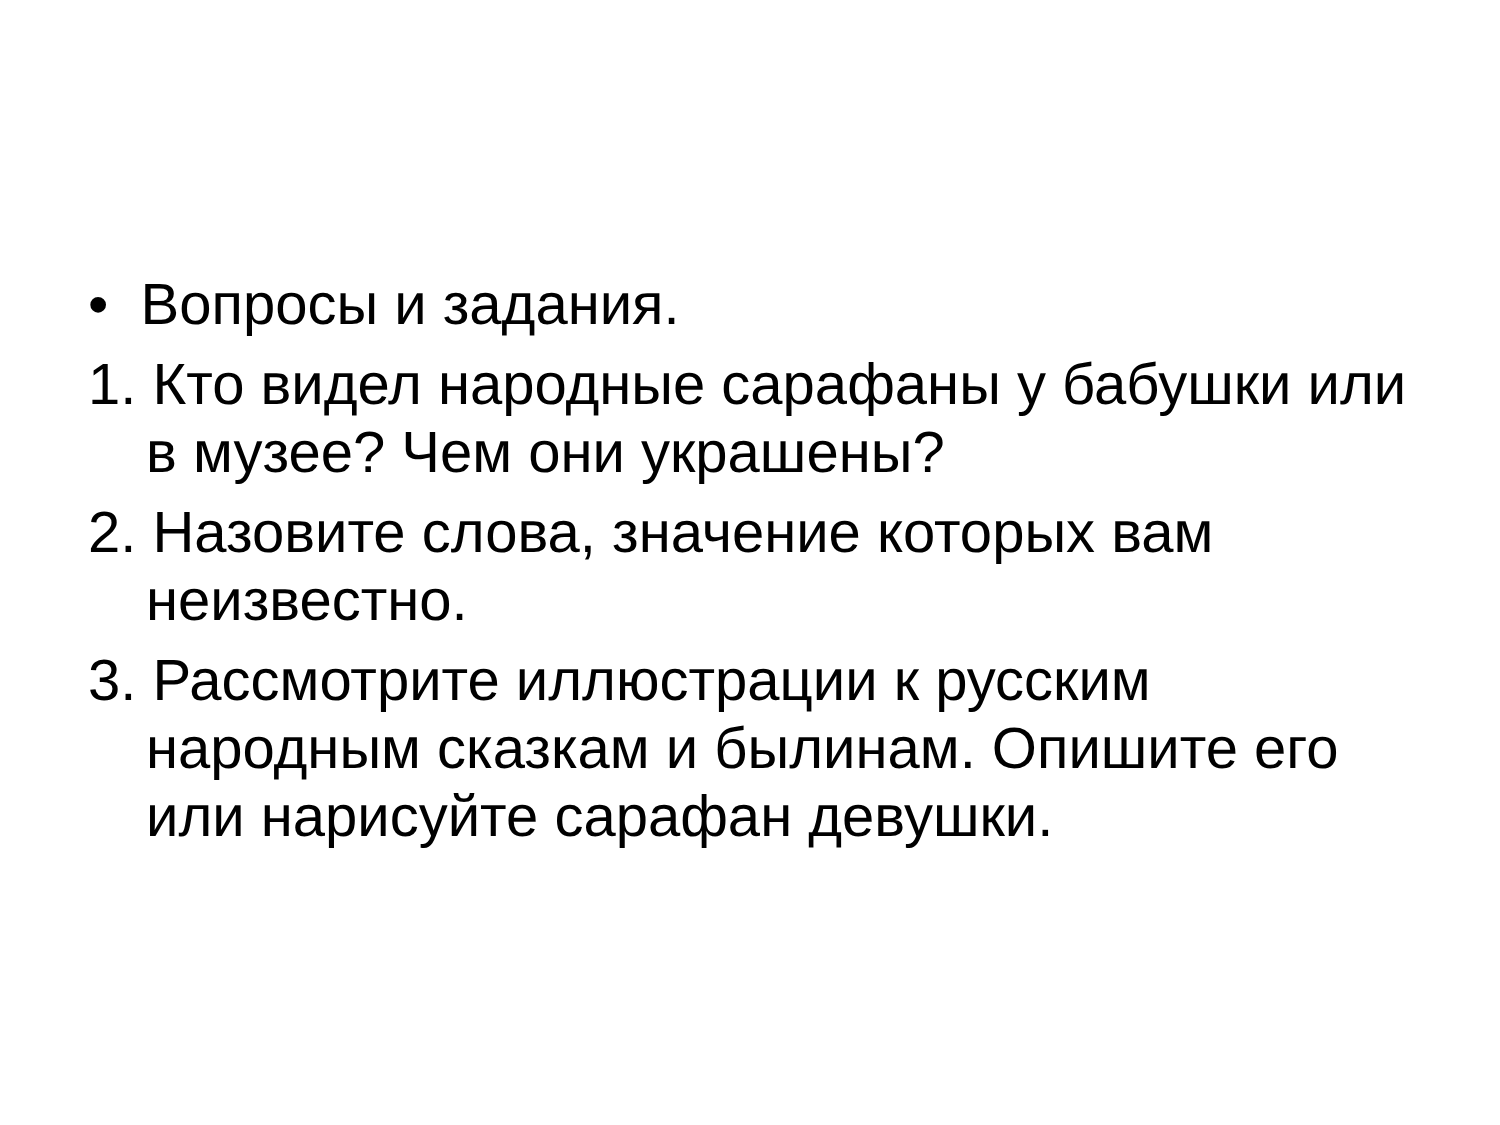• Вопросы и задания.
1. Кто видел народные сарафаны у бабушки или в музее? Чем они украшены?
2. Назовите слова, значение которых вам неизвестно.
3. Рассмотрите иллюстрации к русским народным сказкам и былинам. Опишите его или нарисуйте сарафан девушки.